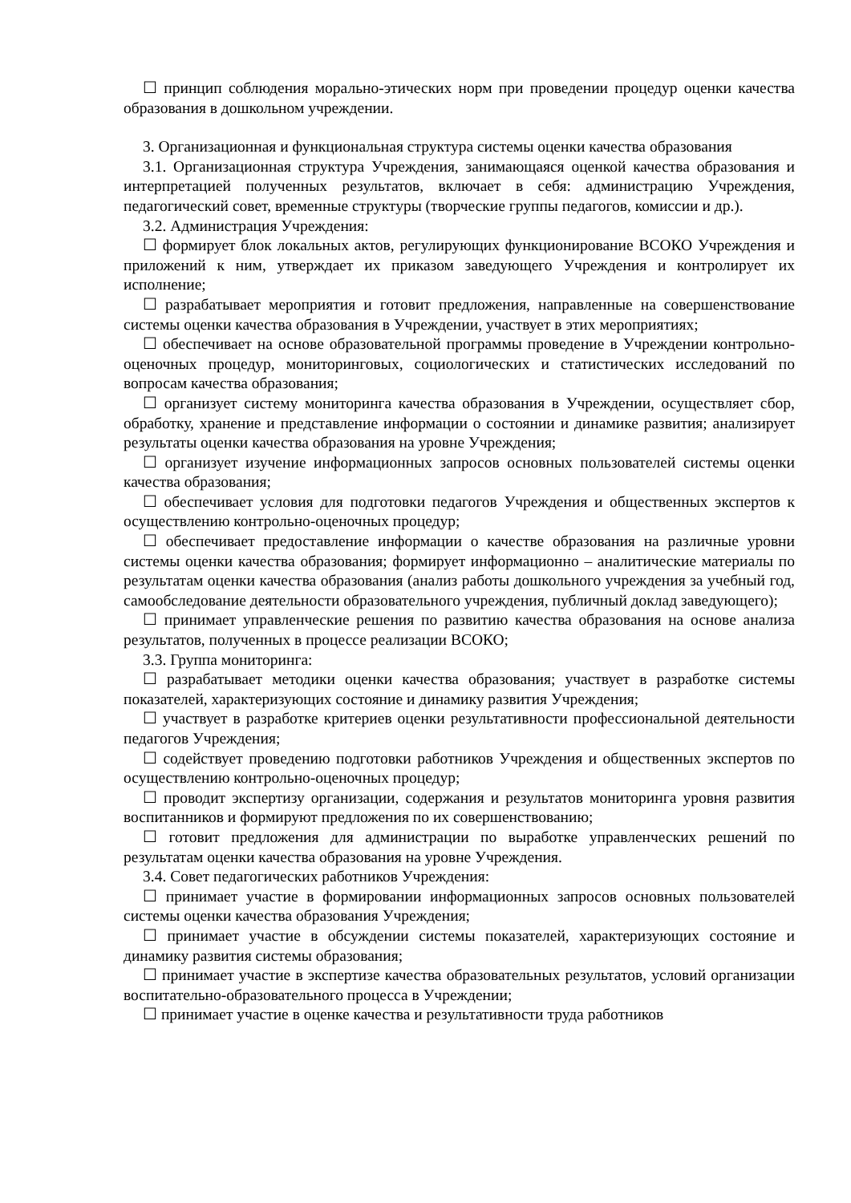☐ принцип соблюдения морально-этических норм при проведении процедур оценки качества образования в дошкольном учреждении.
3. Организационная и функциональная структура системы оценки качества образования
3.1. Организационная структура Учреждения, занимающаяся оценкой качества образования и интерпретацией полученных результатов, включает в себя: администрацию Учреждения, педагогический совет, временные структуры (творческие группы педагогов, комиссии и др.).
3.2. Администрация Учреждения:
☐ формирует блок локальных актов, регулирующих функционирование ВСОКО Учреждения и приложений к ним, утверждает их приказом заведующего Учреждения и контролирует их исполнение;
☐ разрабатывает мероприятия и готовит предложения, направленные на совершенствование системы оценки качества образования в Учреждении, участвует в этих мероприятиях;
☐ обеспечивает на основе образовательной программы проведение в Учреждении контрольно-оценочных процедур, мониторинговых, социологических и статистических исследований по вопросам качества образования;
☐ организует систему мониторинга качества образования в Учреждении, осуществляет сбор, обработку, хранение и представление информации о состоянии и динамике развития; анализирует результаты оценки качества образования на уровне Учреждения;
☐ организует изучение информационных запросов основных пользователей системы оценки качества образования;
☐ обеспечивает условия для подготовки педагогов Учреждения и общественных экспертов к осуществлению контрольно-оценочных процедур;
☐ обеспечивает предоставление информации о качестве образования на различные уровни системы оценки качества образования; формирует информационно – аналитические материалы по результатам оценки качества образования (анализ работы дошкольного учреждения за учебный год, самообследование деятельности образовательного учреждения, публичный доклад заведующего);
☐ принимает управленческие решения по развитию качества образования на основе анализа результатов, полученных в процессе реализации ВСОКО;
3.3. Группа мониторинга:
☐ разрабатывает методики оценки качества образования; участвует в разработке системы показателей, характеризующих состояние и динамику развития Учреждения;
☐ участвует в разработке критериев оценки результативности профессиональной деятельности педагогов Учреждения;
☐ содействует проведению подготовки работников Учреждения и общественных экспертов по осуществлению контрольно-оценочных процедур;
☐ проводит экспертизу организации, содержания и результатов мониторинга уровня развития воспитанников и формируют предложения по их совершенствованию;
☐ готовит предложения для администрации по выработке управленческих решений по результатам оценки качества образования на уровне Учреждения.
3.4. Совет педагогических работников Учреждения:
☐ принимает участие в формировании информационных запросов основных пользователей системы оценки качества образования Учреждения;
☐ принимает участие в обсуждении системы показателей, характеризующих состояние и динамику развития системы образования;
☐ принимает участие в экспертизе качества образовательных результатов, условий организации воспитательно-образовательного процесса в Учреждении;
☐ принимает участие в оценке качества и результативности труда работников